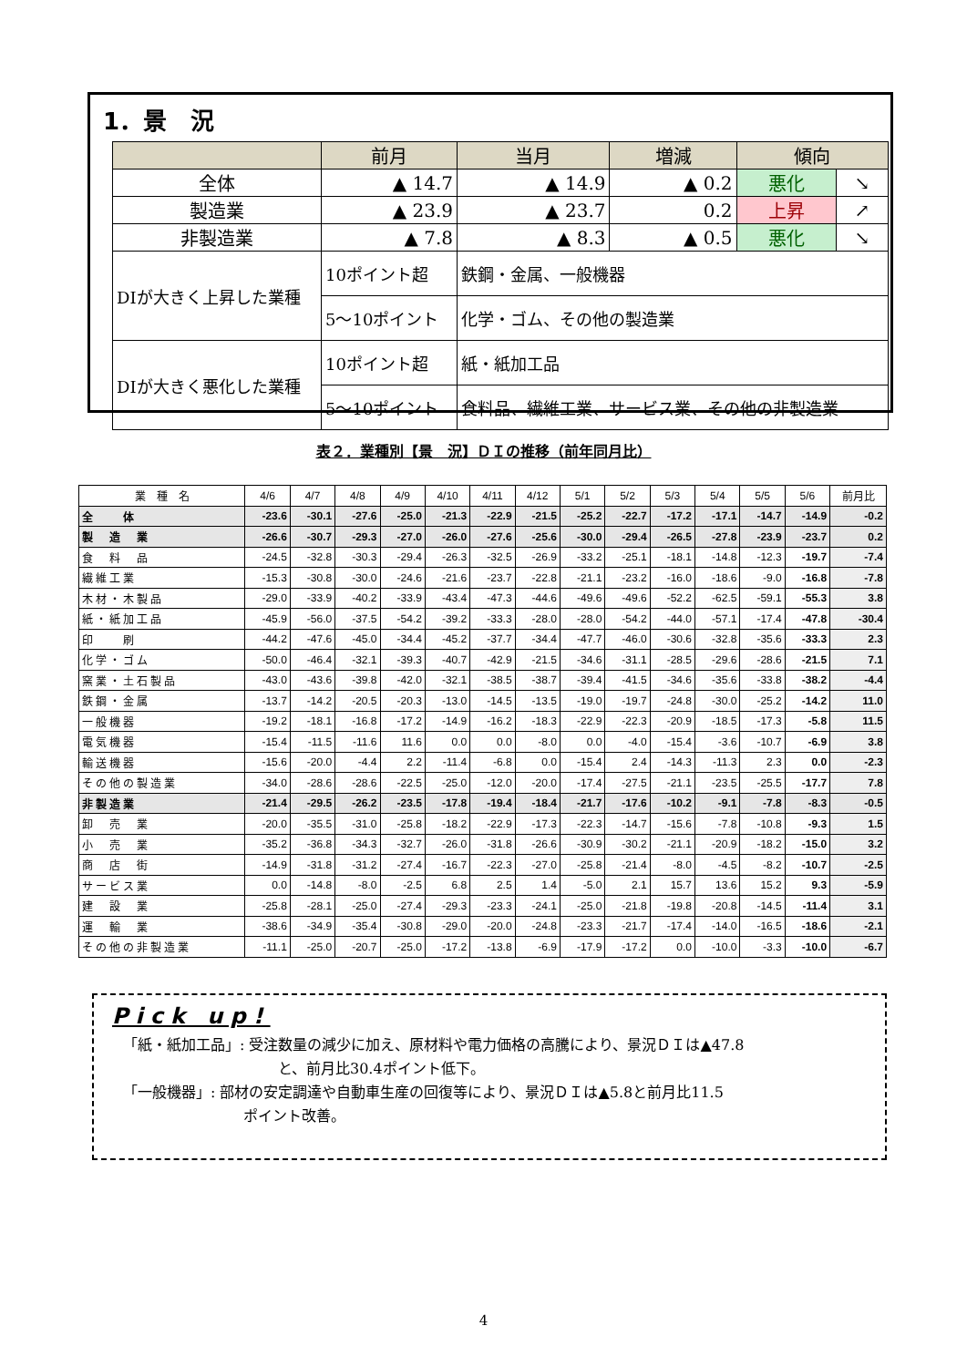1．景　況
| | 前月 | 当月 | 増減 | 傾向 | |
| --- | --- | --- | --- | --- | --- |
| 全体 | ▲ 14.7 | ▲ 14.9 | ▲ 0.2 | 悪化 | ↘ |
| 製造業 | ▲ 23.9 | ▲ 23.7 | 0.2 | 上昇 | ↗ |
| 非製造業 | ▲ 7.8 | ▲ 8.3 | ▲ 0.5 | 悪化 | ↘ |
| DIが大きく上昇した業種 | 10ポイント超 | 鉄鋼・金属、一般機器 | | | |
| | 5～10ポイント | 化学・ゴム、その他の製造業 | | | |
| DIが大きく悪化した業種 | 10ポイント超 | 紙・紙加工品 | | | |
| | 5～10ポイント | 食料品、繊維工業、サービス業、その他の非製造業 | | | |
表２．業種別【景　況】ＤＩの推移（前年同月比）
| 業 種 名 | 4/6 | 4/7 | 4/8 | 4/9 | 4/10 | 4/11 | 4/12 | 5/1 | 5/2 | 5/3 | 5/4 | 5/5 | 5/6 | 前月比 |
| --- | --- | --- | --- | --- | --- | --- | --- | --- | --- | --- | --- | --- | --- | --- |
| 全 体 | -23.6 | -30.1 | -27.6 | -25.0 | -21.3 | -22.9 | -21.5 | -25.2 | -22.7 | -17.2 | -17.1 | -14.7 | -14.9 | -0.2 |
| 製 造 業 | -26.6 | -30.7 | -29.3 | -27.0 | -26.0 | -27.6 | -25.6 | -30.0 | -29.4 | -26.5 | -27.8 | -23.9 | -23.7 | 0.2 |
| 食 料 品 | -24.5 | -32.8 | -30.3 | -29.4 | -26.3 | -32.5 | -26.9 | -33.2 | -25.1 | -18.1 | -14.8 | -12.3 | -19.7 | -7.4 |
| 繊維工業 | -15.3 | -30.8 | -30.0 | -24.6 | -21.6 | -23.7 | -22.8 | -21.1 | -23.2 | -16.0 | -18.6 | -9.0 | -16.8 | -7.8 |
| 木材・木製品 | -29.0 | -33.9 | -40.2 | -33.9 | -43.4 | -47.3 | -44.6 | -49.6 | -49.6 | -52.2 | -62.5 | -59.1 | -55.3 | 3.8 |
| 紙・紙加工品 | -45.9 | -56.0 | -37.5 | -54.2 | -39.2 | -33.3 | -28.0 | -28.0 | -54.2 | -44.0 | -57.1 | -17.4 | -47.8 | -30.4 |
| 印 刷 | -44.2 | -47.6 | -45.0 | -34.4 | -45.2 | -37.7 | -34.4 | -47.7 | -46.0 | -30.6 | -32.8 | -35.6 | -33.3 | 2.3 |
| 化学・ゴム | -50.0 | -46.4 | -32.1 | -39.3 | -40.7 | -42.9 | -21.5 | -34.6 | -31.1 | -28.5 | -29.6 | -28.6 | -21.5 | 7.1 |
| 窯業・土石製品 | -43.0 | -43.6 | -39.8 | -42.0 | -32.1 | -38.5 | -38.7 | -39.4 | -41.5 | -34.6 | -35.6 | -33.8 | -38.2 | -4.4 |
| 鉄鋼・金属 | -13.7 | -14.2 | -20.5 | -20.3 | -13.0 | -14.5 | -13.5 | -19.0 | -19.7 | -24.8 | -30.0 | -25.2 | -14.2 | 11.0 |
| 一般機器 | -19.2 | -18.1 | -16.8 | -17.2 | -14.9 | -16.2 | -18.3 | -22.9 | -22.3 | -20.9 | -18.5 | -17.3 | -5.8 | 11.5 |
| 電気機器 | -15.4 | -11.5 | -11.6 | 11.6 | 0.0 | 0.0 | -8.0 | 0.0 | -4.0 | -15.4 | -3.6 | -10.7 | -6.9 | 3.8 |
| 輸送機器 | -15.6 | -20.0 | -4.4 | 2.2 | -11.4 | -6.8 | 0.0 | -15.4 | 2.4 | -14.3 | -11.3 | 2.3 | 0.0 | -2.3 |
| その他の製造業 | -34.0 | -28.6 | -28.6 | -22.5 | -25.0 | -12.0 | -20.0 | -17.4 | -27.5 | -21.1 | -23.5 | -25.5 | -17.7 | 7.8 |
| 非製造業 | -21.4 | -29.5 | -26.2 | -23.5 | -17.8 | -19.4 | -18.4 | -21.7 | -17.6 | -10.2 | -9.1 | -7.8 | -8.3 | -0.5 |
| 卸 売 業 | -20.0 | -35.5 | -31.0 | -25.8 | -18.2 | -22.9 | -17.3 | -22.3 | -14.7 | -15.6 | -7.8 | -10.8 | -9.3 | 1.5 |
| 小 売 業 | -35.2 | -36.8 | -34.3 | -32.7 | -26.0 | -31.8 | -26.6 | -30.9 | -30.2 | -21.1 | -20.9 | -18.2 | -15.0 | 3.2 |
| 商 店 街 | -14.9 | -31.8 | -31.2 | -27.4 | -16.7 | -22.3 | -27.0 | -25.8 | -21.4 | -8.0 | -4.5 | -8.2 | -10.7 | -2.5 |
| サービス業 | 0.0 | -14.8 | -8.0 | -2.5 | 6.8 | 2.5 | 1.4 | -5.0 | 2.1 | 15.7 | 13.6 | 15.2 | 9.3 | -5.9 |
| 建 設 業 | -25.8 | -28.1 | -25.0 | -27.4 | -29.3 | -23.3 | -24.1 | -25.0 | -21.8 | -19.8 | -20.8 | -14.5 | -11.4 | 3.1 |
| 運 輸 業 | -38.6 | -34.9 | -35.4 | -30.8 | -29.0 | -20.0 | -24.8 | -23.3 | -21.7 | -17.4 | -14.0 | -16.5 | -18.6 | -2.1 |
| その他の非製造業 | -11.1 | -25.0 | -20.7 | -25.0 | -17.2 | -13.8 | -6.9 | -17.9 | -17.2 | 0.0 | -10.0 | -3.3 | -10.0 | -6.7 |
Pick up!
「紙・紙加工品」: 受注数量の減少に加え、原材料や電力価格の高騰により、景況ＤＩは▲47.8
と、前月比30.4ポイント低下。
「一般機器」: 部材の安定調達や自動車生産の回復等により、景況ＤＩは▲5.8と前月比11.5
ポイント改善。
4